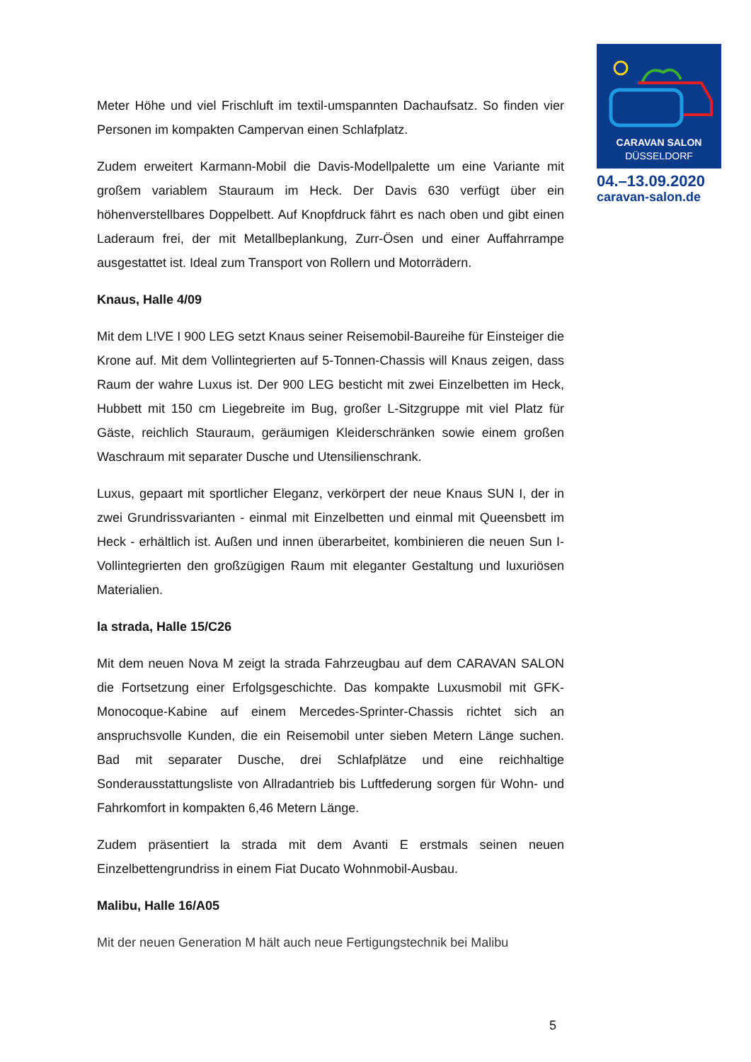CARAVAN SALON
DÜSSELDORF
04.–13.09.2020
caravan-salon.de
Meter Höhe und viel Frischluft im textil-umspannten Dachaufsatz. So finden vier Personen im kompakten Campervan einen Schlafplatz.
Zudem erweitert Karmann-Mobil die Davis-Modellpalette um eine Variante mit großem variablem Stauraum im Heck. Der Davis 630 verfügt über ein höhenverstellbares Doppelbett. Auf Knopfdruck fährt es nach oben und gibt einen Laderaum frei, der mit Metallbeplankung, Zurr-Ösen und einer Auffahrrampe ausgestattet ist. Ideal zum Transport von Rollern und Motorrädern.
Knaus, Halle 4/09
Mit dem L!VE I 900 LEG setzt Knaus seiner Reisemobil-Baureihe für Einsteiger die Krone auf. Mit dem Vollintegrierten auf 5-Tonnen-Chassis will Knaus zeigen, dass Raum der wahre Luxus ist. Der 900 LEG besticht mit zwei Einzelbetten im Heck, Hubbett mit 150 cm Liegebreite im Bug, großer L-Sitzgruppe mit viel Platz für Gäste, reichlich Stauraum, geräumigen Kleiderschränken sowie einem großen Waschraum mit separater Dusche und Utensilienschrank.
Luxus, gepaart mit sportlicher Eleganz, verkörpert der neue Knaus SUN I, der in zwei Grundrissvarianten - einmal mit Einzelbetten und einmal mit Queensbett im Heck - erhältlich ist. Außen und innen überarbeitet, kombinieren die neuen Sun I-Vollintegrierten den großzügigen Raum mit eleganter Gestaltung und luxuriösen Materialien.
la strada, Halle 15/C26
Mit dem neuen Nova M zeigt la strada Fahrzeugbau auf dem CARAVAN SALON die Fortsetzung einer Erfolgsgeschichte. Das kompakte Luxusmobil mit GFK-Monocoque-Kabine auf einem Mercedes-Sprinter-Chassis richtet sich an anspruchsvolle Kunden, die ein Reisemobil unter sieben Metern Länge suchen. Bad mit separater Dusche, drei Schlafplätze und eine reichhaltige Sonderausstattungsliste von Allradantrieb bis Luftfederung sorgen für Wohn- und Fahrkomfort in kompakten 6,46 Metern Länge.
Zudem präsentiert la strada mit dem Avanti E erstmals seinen neuen Einzelbettengrundriss in einem Fiat Ducato Wohnmobil-Ausbau.
Malibu, Halle 16/A05
Mit der neuen Generation M hält auch neue Fertigungstechnik bei Malibu
5